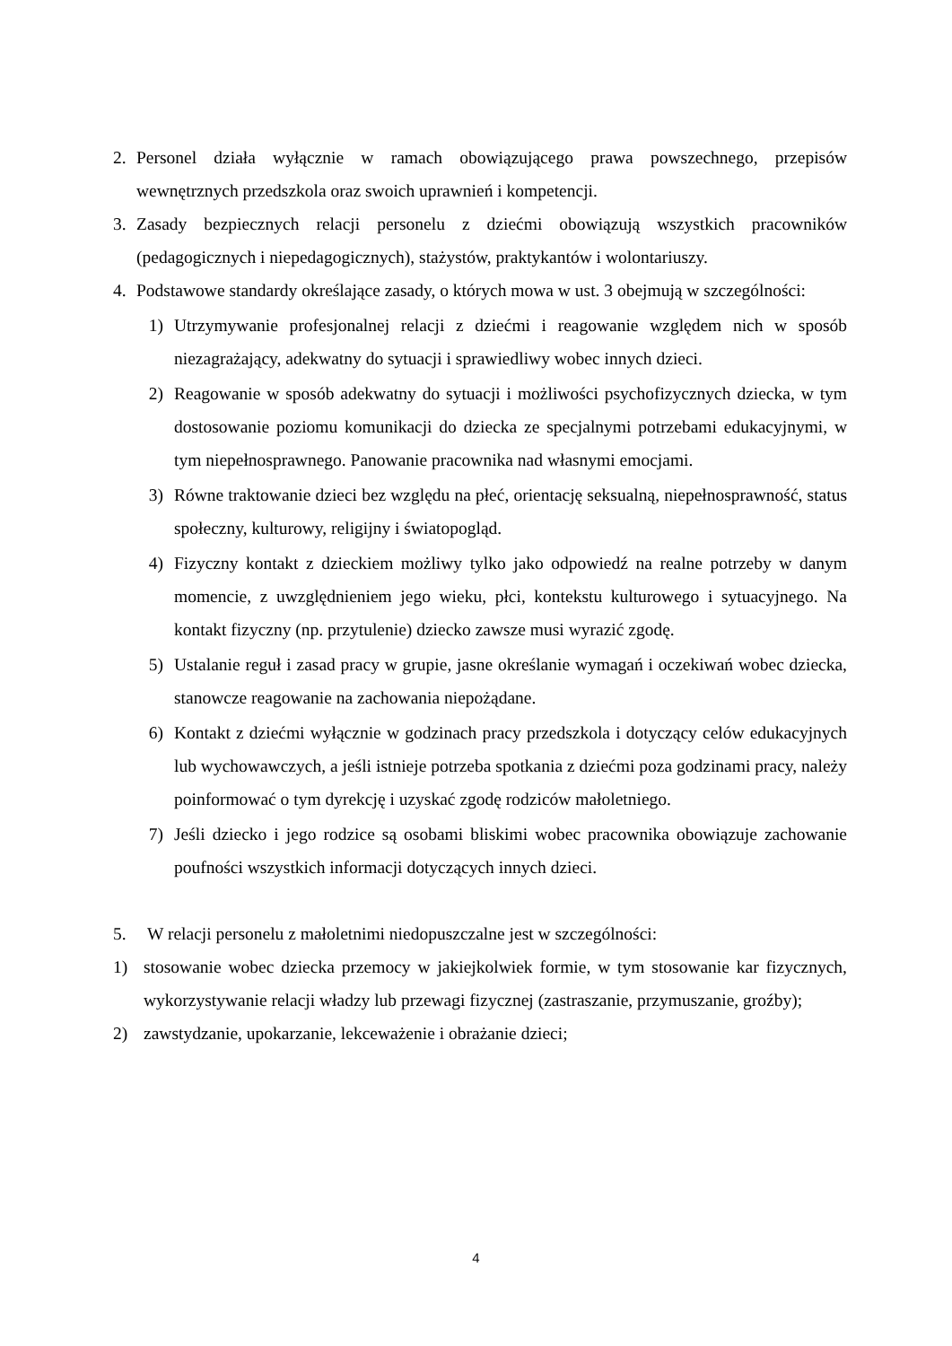2. Personel działa wyłącznie w ramach obowiązującego prawa powszechnego, przepisów wewnętrznych przedszkola oraz swoich uprawnień i kompetencji.
3. Zasady bezpiecznych relacji personelu z dziećmi obowiązują wszystkich pracowników (pedagogicznych i niepedagogicznych), stażystów, praktykantów i wolontariuszy.
4. Podstawowe standardy określające zasady, o których mowa w ust. 3 obejmują w szczególności:
1) Utrzymywanie profesjonalnej relacji z dziećmi i reagowanie względem nich w sposób niezagrażający, adekwatny do sytuacji i sprawiedliwy wobec innych dzieci.
2) Reagowanie w sposób adekwatny do sytuacji i możliwości psychofizycznych dziecka, w tym dostosowanie poziomu komunikacji do dziecka ze specjalnymi potrzebami edukacyjnymi, w tym niepełnosprawnego. Panowanie pracownika nad własnymi emocjami.
3) Równe traktowanie dzieci bez względu na płeć, orientację seksualną, niepełnosprawność, status społeczny, kulturowy, religijny i światopogląd.
4) Fizyczny kontakt z dzieckiem możliwy tylko jako odpowiedź na realne potrzeby w danym momencie, z uwzględnieniem jego wieku, płci, kontekstu kulturowego i sytuacyjnego. Na kontakt fizyczny (np. przytulenie) dziecko zawsze musi wyrazić zgodę.
5) Ustalanie reguł i zasad pracy w grupie, jasne określanie wymagań i oczekiwań wobec dziecka, stanowcze reagowanie na zachowania niepożądane.
6) Kontakt z dziećmi wyłącznie w godzinach pracy przedszkola i dotyczący celów edukacyjnych lub wychowawczych, a jeśli istnieje potrzeba spotkania z dziećmi poza godzinami pracy, należy poinformować o tym dyrekcję i uzyskać zgodę rodziców małoletniego.
7) Jeśli dziecko i jego rodzice są osobami bliskimi wobec pracownika obowiązuje zachowanie poufności wszystkich informacji dotyczących innych dzieci.
5. W relacji personelu z małoletnimi niedopuszczalne jest w szczególności:
1) stosowanie wobec dziecka przemocy w jakiejkolwiek formie, w tym stosowanie kar fizycznych, wykorzystywanie relacji władzy lub przewagi fizycznej (zastraszanie, przymuszanie, groźby);
2) zawstydzanie, upokarzanie, lekceważenie i obrażanie dzieci;
4